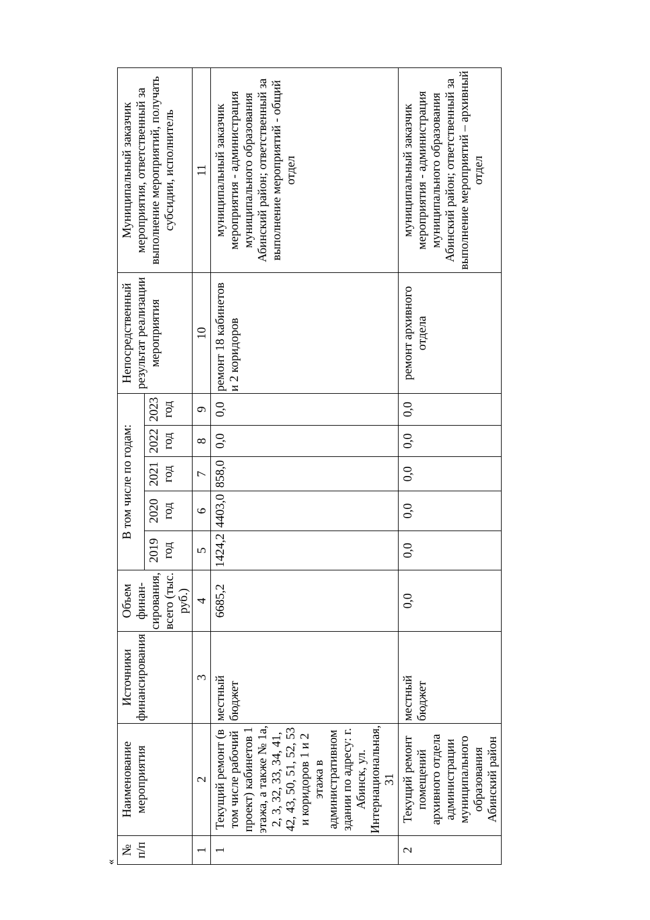«
| № п/п | Наименование мероприятия | Источники финансирования | Объем финан-сирования, всего (тыс. руб.) | В том числе по годам: | | | | | Непосредственный результат реализации мероприятия | Муниципальный заказчик мероприятия, ответственный за выполнение мероприятий, получать субсидии, исполнитель |
| --- | --- | --- | --- | --- | --- | --- | --- | --- | --- | --- |
| | | | | 2019 год | 2020 год | 2021 год | 2022 год | 2023 год | | |
| 1 | 2 | 3 | 4 | 5 | 6 | 7 | 8 | 9 | 10 | 11 |
| 1 | Текущий ремонт (в том числе рабочий проект) кабинетов 1 этажа, а также № 1а, 2, 3, 32, 33, 34, 41, 42, 43, 50, 51, 52, 53 и коридоров 1 и 2 этажа в административном здании по адресу: г. Абинск, ул. Интернациональная, 31 | местный бюджет | 6685,2 | 1424,2 | 4403,0 | 858,0 | 0,0 | 0,0 | ремонт 18 кабинетов и 2 коридоров | муниципальный заказчик мероприятия - администрация муниципального образования Абинский район; ответственный за выполнение мероприятий - общий отдел |
| 2 | Текущий ремонт помещений архивного отдела администрации муниципального образования Абинский район | местный бюджет | 0,0 | 0,0 | 0,0 | 0,0 | 0,0 | 0,0 | ремонт архивного отдела | муниципальный заказчик мероприятия - администрация муниципального образования Абинский район; ответственный за выполнение мероприятий – архивный отдел |